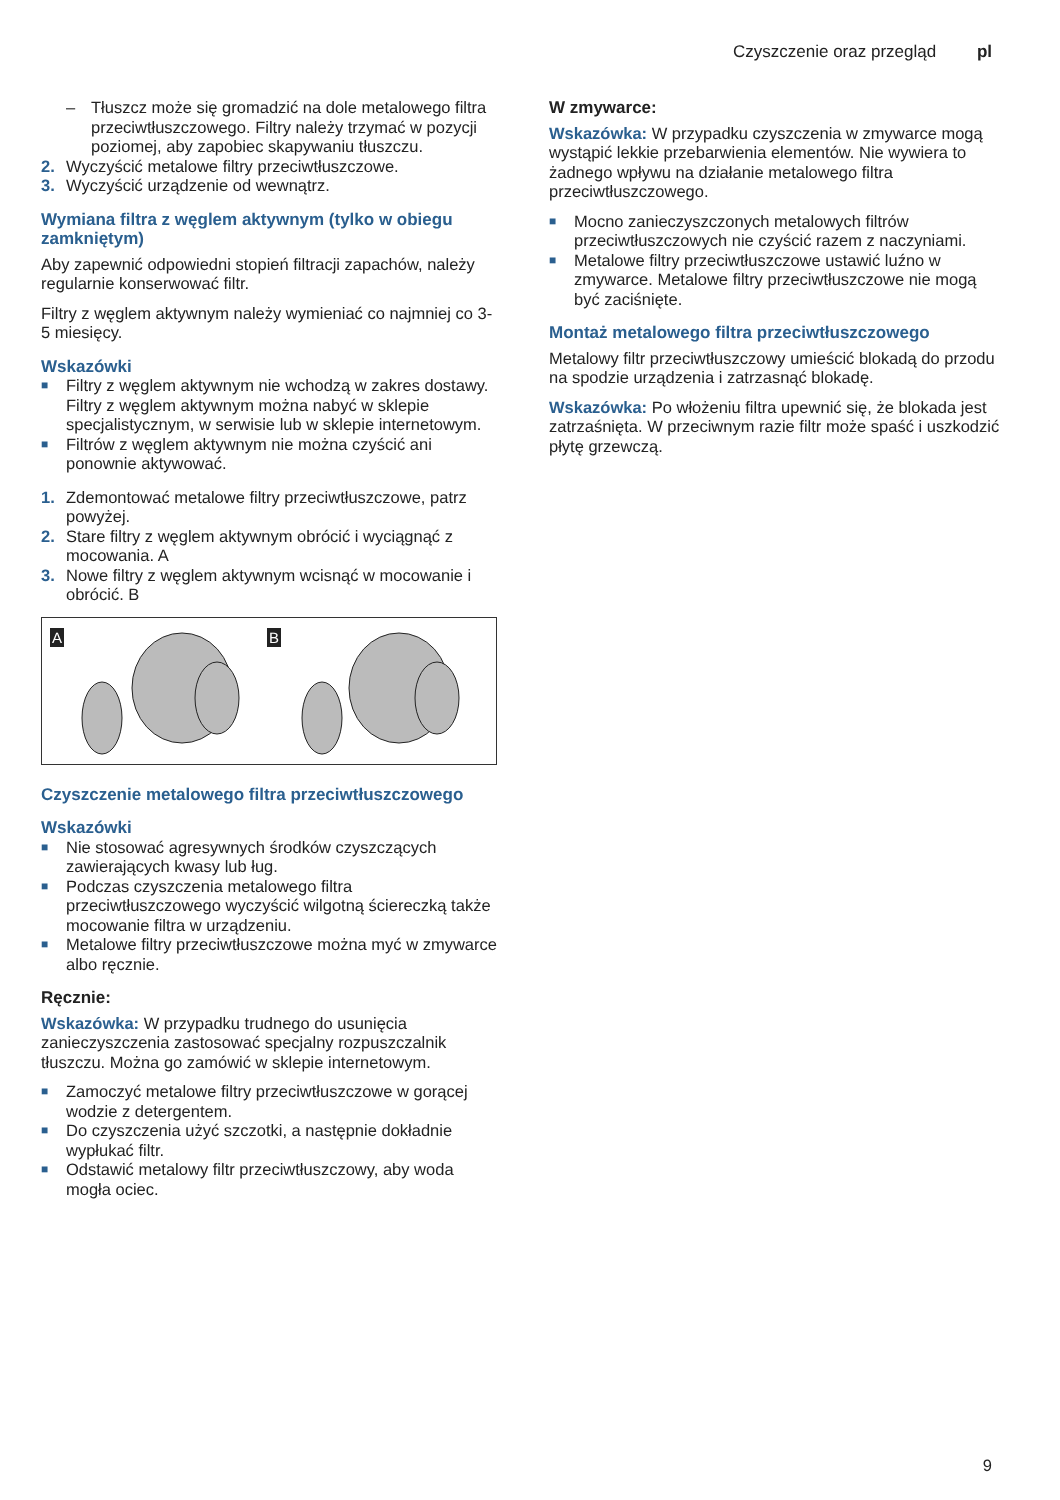Czyszczenie oraz przegląd pl
– Tłuszcz może się gromadzić na dole metalowego filtra przeciwtłuszczowego. Filtry należy trzymać w pozycji poziomej, aby zapobiec skapywaniu tłuszczu.
2. Wyczyścić metalowe filtry przeciwtłuszczowe.
3. Wyczyścić urządzenie od wewnątrz.
Wymiana filtra z węglem aktywnym (tylko w obiegu zamkniętym)
Aby zapewnić odpowiedni stopień filtracji zapachów, należy regularnie konserwować filtr.
Filtry z węglem aktywnym należy wymieniać co najmniej co 3-5 miesięcy.
Wskazówki
■ Filtry z węglem aktywnym nie wchodzą w zakres dostawy. Filtry z węglem aktywnym można nabyć w sklepie specjalistycznym, w serwisie lub w sklepie internetowym.
■ Filtrów z węglem aktywnym nie można czyścić ani ponownie aktywować.
1. Zdemontować metalowe filtry przeciwtłuszczowe, patrz powyżej.
2. Stare filtry z węglem aktywnym obrócić i wyciągnąć z mocowania. A
3. Nowe filtry z węglem aktywnym wcisnąć w mocowanie i obrócić. B
A B
Czyszczenie metalowego filtra przeciwtłuszczowego
Wskazówki
■ Nie stosować agresywnych środków czyszczących zawierających kwasy lub ług.
■ Podczas czyszczenia metalowego filtra przeciwtłuszczowego wyczyścić wilgotną ściereczką także mocowanie filtra w urządzeniu.
■ Metalowe filtry przeciwtłuszczowe można myć w zmywarce albo ręcznie.
Ręcznie:
Wskazówka: W przypadku trudnego do usunięcia zanieczyszczenia zastosować specjalny rozpuszczalnik tłuszczu. Można go zamówić w sklepie internetowym.
■ Zamoczyć metalowe filtry przeciwtłuszczowe w gorącej wodzie z detergentem.
■ Do czyszczenia użyć szczotki, a następnie dokładnie wypłukać filtr.
■ Odstawić metalowy filtr przeciwtłuszczowy, aby woda mogła ociec.
W zmywarce:
Wskazówka: W przypadku czyszczenia w zmywarce mogą wystąpić lekkie przebarwienia elementów. Nie wywiera to żadnego wpływu na działanie metalowego filtra przeciwtłuszczowego.
■ Mocno zanieczyszczonych metalowych filtrów przeciwtłuszczowych nie czyścić razem z naczyniami.
■ Metalowe filtry przeciwtłuszczowe ustawić luźno w zmywarce. Metalowe filtry przeciwtłuszczowe nie mogą być zaciśnięte.
Montaż metalowego filtra przeciwtłuszczowego
Metalowy filtr przeciwtłuszczowy umieścić blokadą do przodu na spodzie urządzenia i zatrzasnąć blokadę.
Wskazówka: Po włożeniu filtra upewnić się, że blokada jest zatrzaśnięta. W przeciwnym razie filtr może spaść i uszkodzić płytę grzewczą.
9